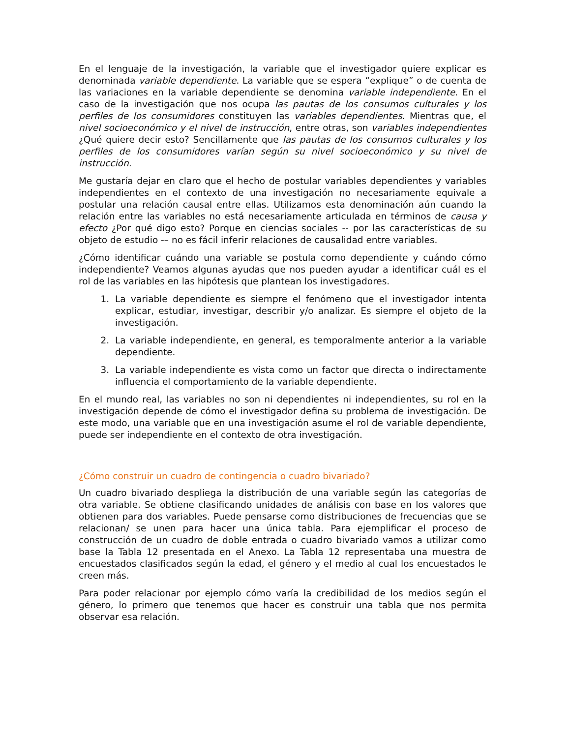En el lenguaje de la investigación, la variable que el investigador quiere explicar es denominada variable dependiente. La variable que se espera “explique” o de cuenta de las variaciones en la variable dependiente se denomina variable independiente. En el caso de la investigación que nos ocupa las pautas de los consumos culturales y los perfiles de los consumidores constituyen las variables dependientes. Mientras que, el nivel socioeconómico y el nivel de instrucción, entre otras, son variables independientes ¿Qué quiere decir esto? Sencillamente que las pautas de los consumos culturales y los perfiles de los consumidores varían según su nivel socioeconómico y su nivel de instrucción.
Me gustaría dejar en claro que el hecho de postular variables dependientes y variables independientes en el contexto de una investigación no necesariamente equivale a postular una relación causal entre ellas. Utilizamos esta denominación aún cuando la relación entre las variables no está necesariamente articulada en términos de causa y efecto ¿Por qué digo esto? Porque en ciencias sociales -- por las características de su objeto de estudio -– no es fácil inferir relaciones de causalidad entre variables.
¿Cómo identificar cuándo una variable se postula como dependiente y cuándo cómo independiente? Veamos algunas ayudas que nos pueden ayudar a identificar cuál es el rol de las variables en las hipótesis que plantean los investigadores.
1. La variable dependiente es siempre el fenómeno que el investigador intenta explicar, estudiar, investigar, describir y/o analizar. Es siempre el objeto de la investigación.
2. La variable independiente, en general, es temporalmente anterior a la variable dependiente.
3. La variable independiente es vista como un factor que directa o indirectamente influencia el comportamiento de la variable dependiente.
En el mundo real, las variables no son ni dependientes ni independientes, su rol en la investigación depende de cómo el investigador defina su problema de investigación. De este modo, una variable que en una investigación asume el rol de variable dependiente, puede ser independiente en el contexto de otra investigación.
¿Cómo construir un cuadro de contingencia o cuadro bivariado?
Un cuadro bivariado despliega la distribución de una variable según las categorías de otra variable. Se obtiene clasificando unidades de análisis con base en los valores que obtienen para dos variables. Puede pensarse como distribuciones de frecuencias que se relacionan/ se unen para hacer una única tabla. Para ejemplificar el proceso de construcción de un cuadro de doble entrada o cuadro bivariado vamos a utilizar como base la Tabla 12 presentada en el Anexo. La Tabla 12 representaba una muestra de encuestados clasificados según la edad, el género y el medio al cual los encuestados le creen más.
Para poder relacionar por ejemplo cómo varía la credibilidad de los medios según el género, lo primero que tenemos que hacer es construir una tabla que nos permita observar esa relación.